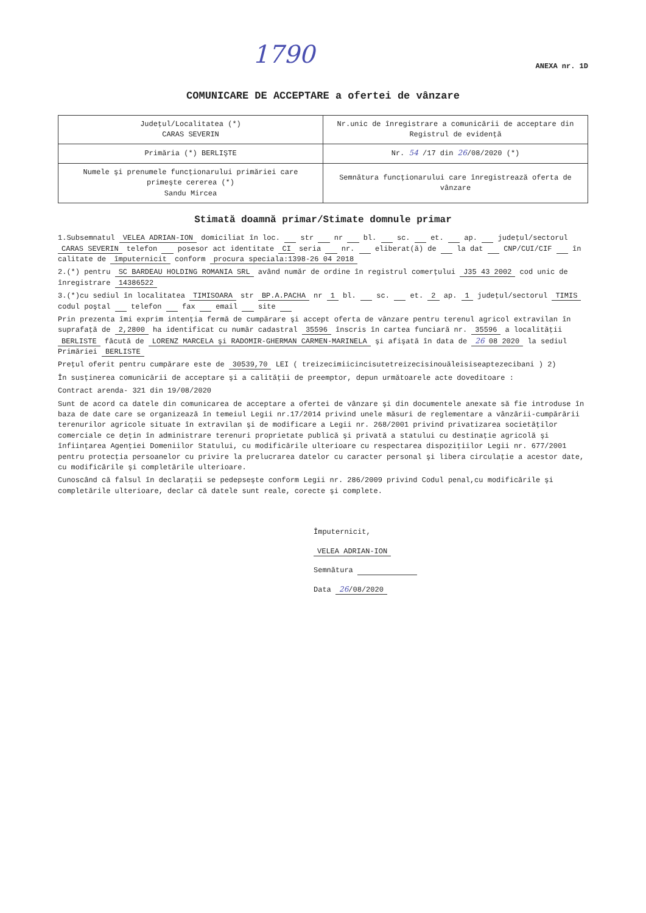1790 ANEXA nr. 1D
COMUNICARE DE ACCEPTARE a ofertei de vânzare
| Judeţul/Localitatea (*) CARAS SEVERIN | Nr.unic de înregistrare a comunicării de acceptare din Registrul de evidenţă |
| Primăria (*) BERLIŞTE | Nr. 54 /17 din 26 /08/2020 (*) |
| Numele şi prenumele funcţionarului primăriei care primeşte cererea (*) Sandu Mircea | Semnătura funcţionarului care înregistrează oferta de vânzare |
Stimată doamnă primar/Stimate domnule primar
1.Subsemnatul VELEA ADRIAN-ION domiciliat în loc. str nr bl. sc. et. ap. judeţul/sectorul CARAS SEVERIN telefon posesor act identitate CI seria nr. eliberat(ă) de la dat CNP/CUI/CIF în calitate de împuternicit conform procura speciala:1398-26 04 2018
2.(*) pentru SC BARDEAU HOLDING ROMANIA SRL având număr de ordine în registrul comerţului J35 43 2002 cod unic de înregistrare 14386522
3.(*)cu sediul în localitatea TIMISOARA str BP.A.PACHA nr 1 bl. sc. et. 2 ap. 1 judeţul/sectorul TIMIS codul poştal telefon fax email site
Prin prezenta îmi exprim intenţia fermă de cumpărare şi accept oferta de vânzare pentru terenul agricol extravilan în suprafaţă de 2,2800 ha identificat cu număr cadastral 35596 înscris în cartea funciară nr. 35596 a localităţii BERLISTE făcută de LORENZ MARCELA şi RADOMIR-GHERMAN CARMEN-MARINELA şi afişată în data de 26 08 2020 la sediul Primăriei BERLISTE
Preţul oferit pentru cumpărare este de 30539,70 LEI ( treizecimiicincisutetreizecisinouăleisiseaptezecibani ) 2)
În susţinerea comunicării de acceptare şi a calităţii de preemptor, depun următoarele acte doveditoare :
Contract arenda- 321 din 19/08/2020
Sunt de acord ca datele din comunicarea de acceptare a ofertei de vânzare şi din documentele anexate să fie introduse în baza de date care se organizează în temeiul Legii nr.17/2014 privind unele măsuri de reglementare a vânzării-cumpărării terenurilor agricole situate în extravilan şi de modificare a Legii nr. 268/2001 privind privatizarea societăţilor comerciale ce deţin în administrare terenuri proprietate publică şi privată a statului cu destinaţie agricolă şi înfiinţarea Agenţiei Domeniilor Statului, cu modificările ulterioare cu respectarea dispoziţiilor Legii nr. 677/2001 pentru protecţia persoanelor cu privire la prelucrarea datelor cu caracter personal şi libera circulaţie a acestor date, cu modificările şi completările ulterioare.
Cunoscând că falsul în declaraţii se pedepseşte conform Legii nr. 286/2009 privind Codul penal,cu modificările şi completările ulterioare, declar că datele sunt reale, corecte şi complete.
Împuternicit,
VELEA ADRIAN-ION
Semnătura
Data 26/08/2020